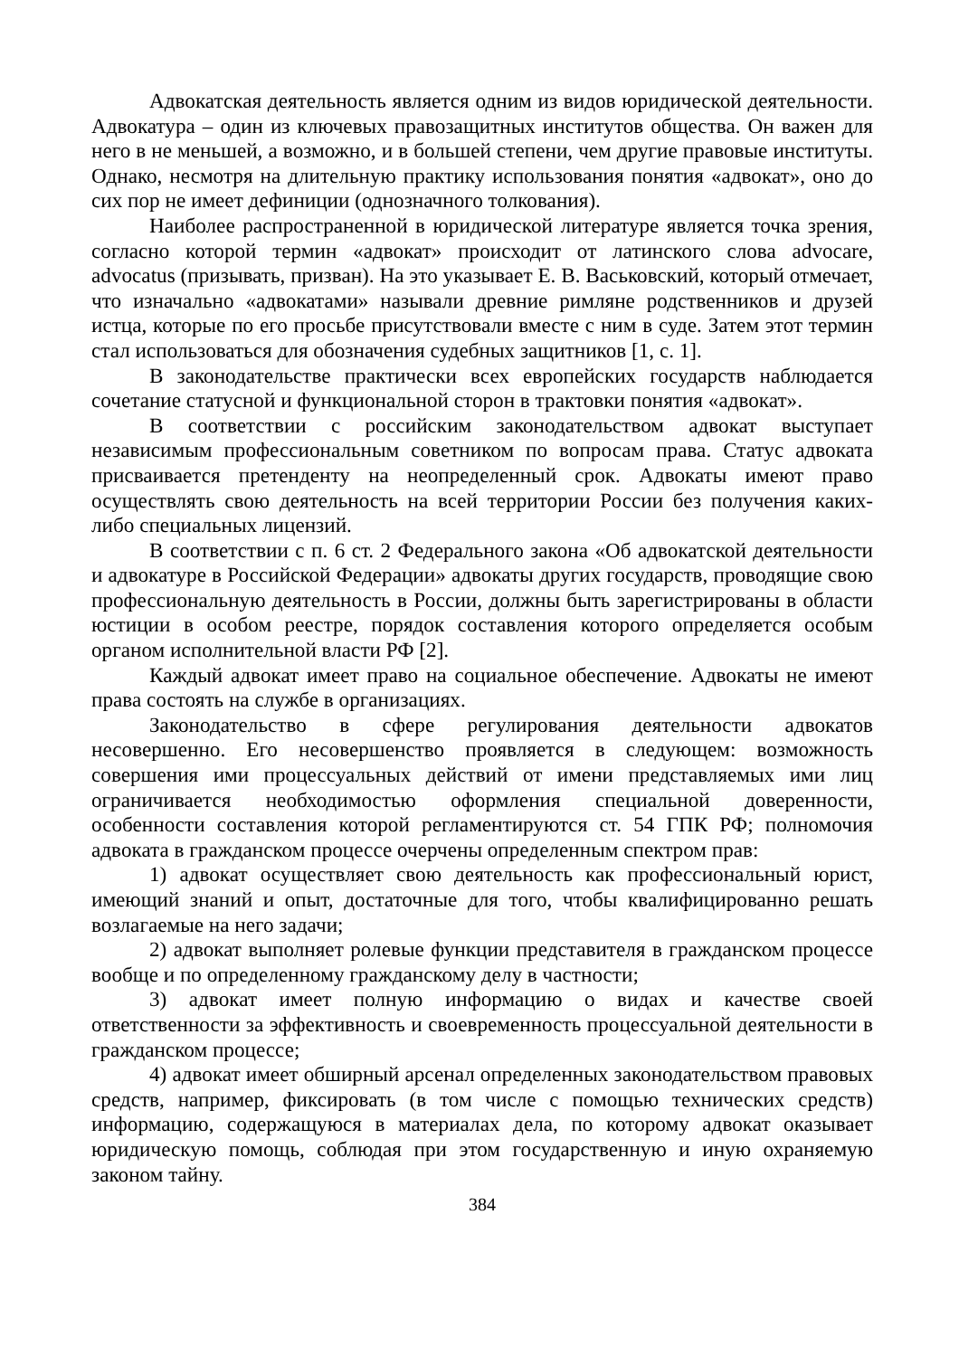Адвокатская деятельность является одним из видов юридической деятельности. Адвокатура – один из ключевых правозащитных институтов общества. Он важен для него в не меньшей, а возможно, и в большей степени, чем другие правовые институты. Однако, несмотря на длительную практику использования понятия «адвокат», оно до сих пор не имеет дефиниции (однозначного толкования).
Наиболее распространенной в юридической литературе является точка зрения, согласно которой термин «адвокат» происходит от латинского слова advocare, advocatus (призывать, призван). На это указывает Е. В. Васьковский, который отмечает, что изначально «адвокатами» называли древние римляне родственников и друзей истца, которые по его просьбе присутствовали вместе с ним в суде. Затем этот термин стал использоваться для обозначения судебных защитников [1, с. 1].
В законодательстве практически всех европейских государств наблюдается сочетание статусной и функциональной сторон в трактовки понятия «адвокат».
В соответствии с российским законодательством адвокат выступает независимым профессиональным советником по вопросам права. Статус адвоката присваивается претенденту на неопределенный срок. Адвокаты имеют право осуществлять свою деятельность на всей территории России без получения каких-либо специальных лицензий.
В соответствии с п. 6 ст. 2 Федерального закона «Об адвокатской деятельности и адвокатуре в Российской Федерации» адвокаты других государств, проводящие свою профессиональную деятельность в России, должны быть зарегистрированы в области юстиции в особом реестре, порядок составления которого определяется особым органом исполнительной власти РФ [2].
Каждый адвокат имеет право на социальное обеспечение. Адвокаты не имеют права состоять на службе в организациях.
Законодательство в сфере регулирования деятельности адвокатов несовершенно. Его несовершенство проявляется в следующем: возможность совершения ими процессуальных действий от имени представляемых ими лиц ограничивается необходимостью оформления специальной доверенности, особенности составления которой регламентируются ст. 54 ГПК РФ; полномочия адвоката в гражданском процессе очерчены определенным спектром прав:
1) адвокат осуществляет свою деятельность как профессиональный юрист, имеющий знаний и опыт, достаточные для того, чтобы квалифицированно решать возлагаемые на него задачи;
2) адвокат выполняет ролевые функции представителя в гражданском процессе вообще и по определенному гражданскому делу в частности;
3) адвокат имеет полную информацию о видах и качестве своей ответственности за эффективность и своевременность процессуальной деятельности в гражданском процессе;
4) адвокат имеет обширный арсенал определенных законодательством правовых средств, например, фиксировать (в том числе с помощью технических средств) информацию, содержащуюся в материалах дела, по которому адвокат оказывает юридическую помощь, соблюдая при этом государственную и иную охраняемую законом тайну.
384